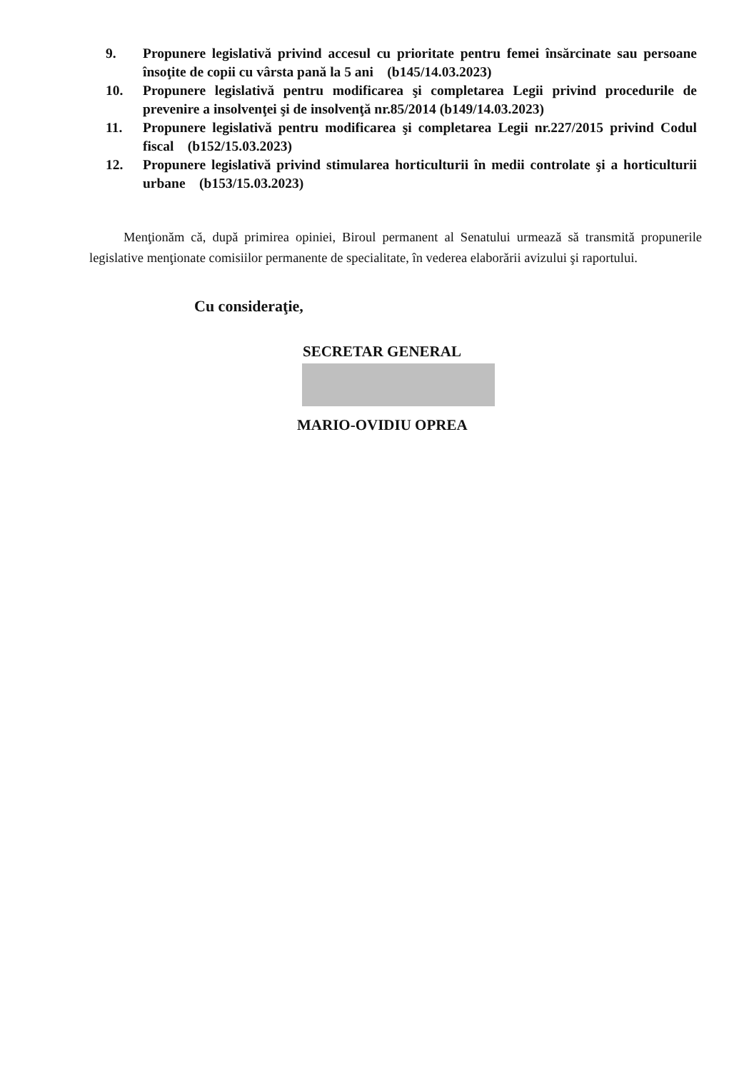9. Propunere legislativă privind accesul cu prioritate pentru femei însărcinate sau persoane însoţite de copii cu vârsta pană la 5 ani (b145/14.03.2023)
10. Propunere legislativă pentru modificarea şi completarea Legii privind procedurile de prevenire a insolvenţei şi de insolvenţă nr.85/2014 (b149/14.03.2023)
11. Propunere legislativă pentru modificarea şi completarea Legii nr.227/2015 privind Codul fiscal (b152/15.03.2023)
12. Propunere legislativă privind stimularea horticulturii în medii controlate şi a horticulturii urbane (b153/15.03.2023)
Menţionăm că, după primirea opiniei, Biroul permanent al Senatului urmează să transmită propunerile legislative menţionate comisiilor permanente de specialitate, în vederea elaborării avizului şi raportului.
Cu consideraţie,
SECRETAR GENERAL
MARIO-OVIDIU OPREA